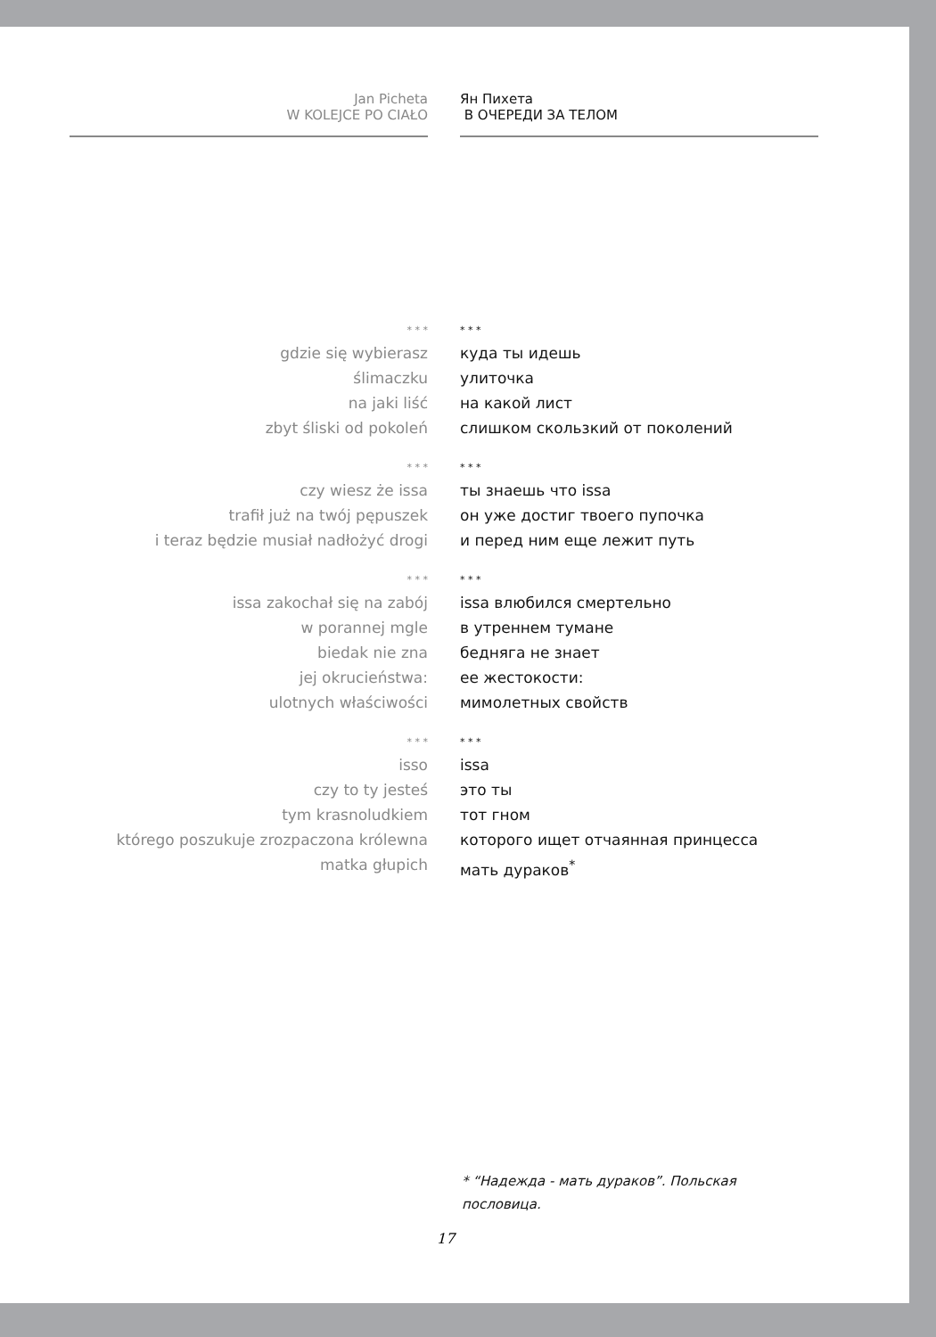Jan Picheta
W KOLEJCE PO CIAŁO
Ян Пихета
В ОЧЕРЕДИ ЗА ТЕЛОМ
* * *
gdzie się wybierasz
ślimaczku
na jaki liść
zbyt śliski od pokoleń
* * *
куда ты идешь
улиточка
на какой лист
слишком скользкий от поколений
* * *
czy wiesz że issa
trafił już na twój pępuszek
i teraz będzie musiał nadłożyć drogi
* * *
ты знаешь что issa
он уже достиг твоего пупочка
и перед ним еще лежит путь
* * *
issa zakochał się na zabój
w porannej mgle
biedak nie zna
jej okrucieństwa:
ulotnych właściwości
* * *
issa влюбился смертельно
в утреннем тумане
бедняга не знает
ее жестокости:
мимолетных свойств
* * *
isso
czy to ty jesteś
tym krasnoludkiem
którego poszukuje zrozpaczona królewna
matka głupich
* * *
issa
это ты
тот гном
которого ищет отчаянная принцесса
мать дураков<sup>*</sup>
* “Надежда - мать дураков”. Польская пословица.
17